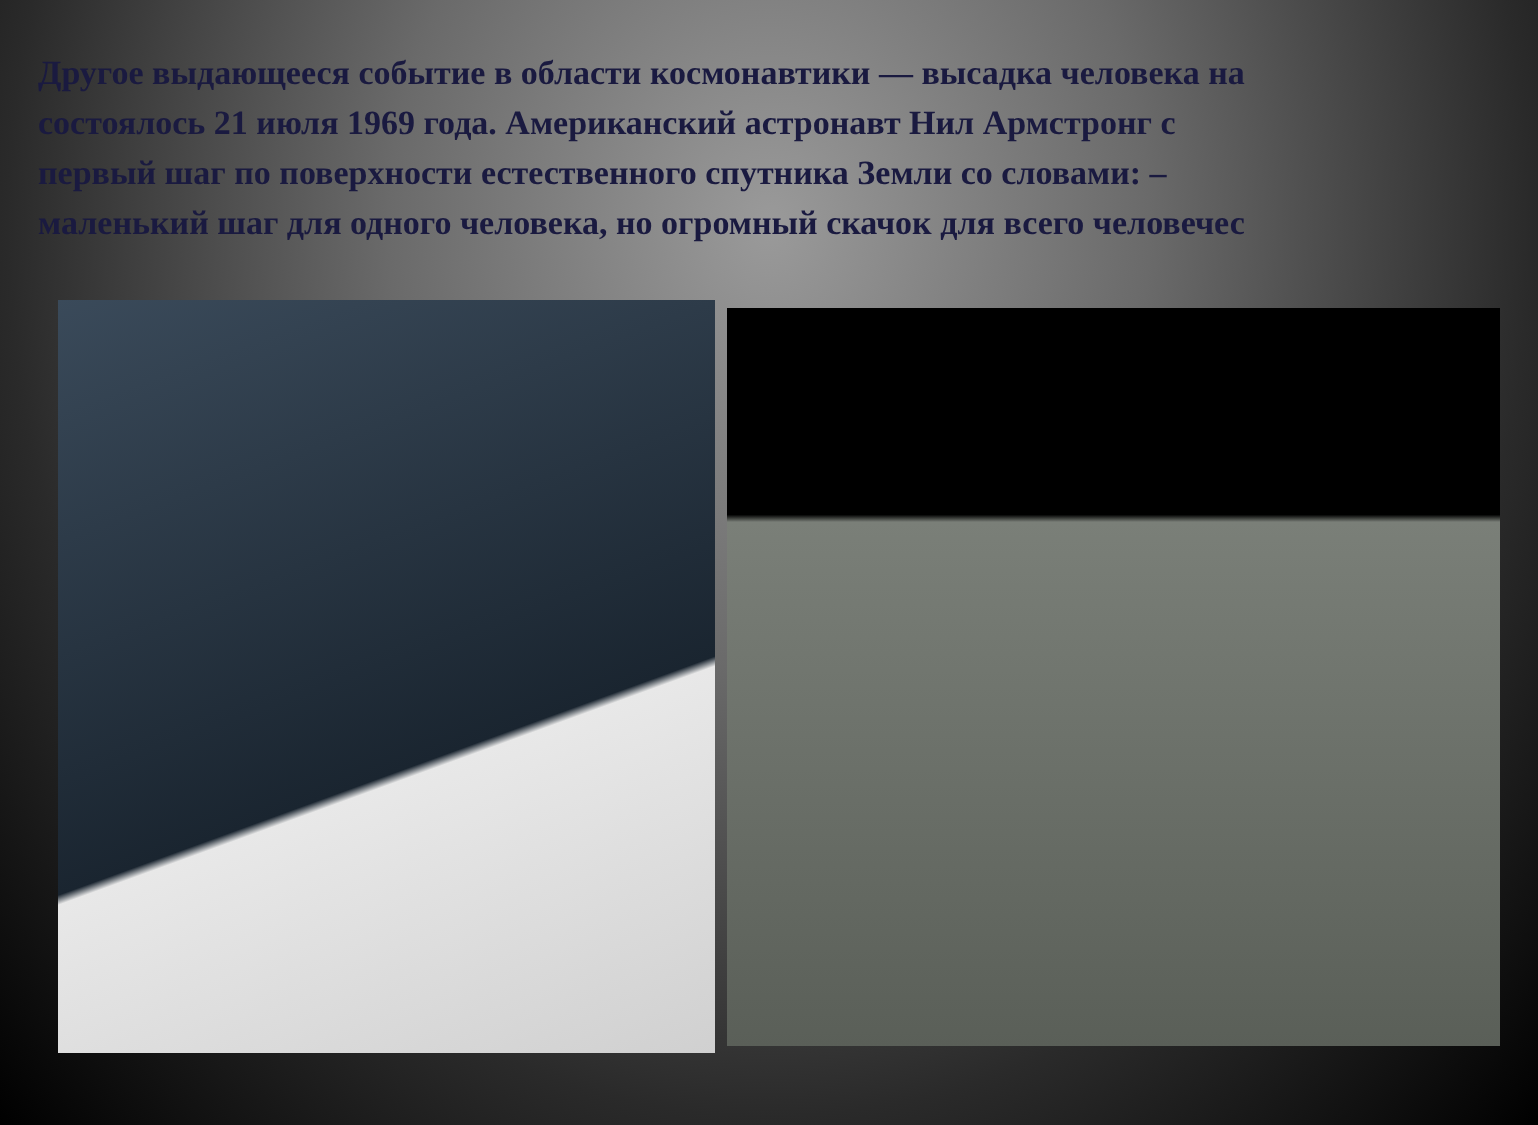Другое выдающееся событие в области космонавтики — высадка человека на
состоялось 21 июля 1969 года. Американский астронавт Нил Армстронг с
первый шаг по поверхности естественного спутника Земли со словами: –
маленький шаг для одного человека, но огромный скачок для всего человечес